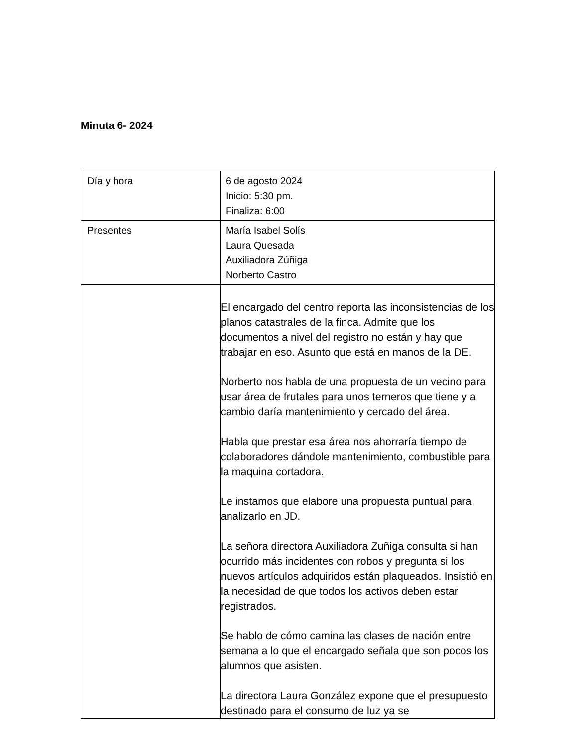Minuta 6- 2024
| Día y hora | 6 de agosto 2024 Inicio: 5:30 pm. Finaliza: 6:00 |
| Presentes | María Isabel Solís Laura Quesada Auxiliadora Zúñiga Norberto Castro |
| | El encargado del centro reporta las inconsistencias de los planos catastrales de la finca. Admite que los documentos a nivel del registro no están y hay que trabajar en eso. Asunto que está en manos de la DE. Norberto nos habla de una propuesta de un vecino para usar área de frutales para unos terneros que tiene y a cambio daría mantenimiento y cercado del área. Habla que prestar esa área nos ahorraría tiempo de colaboradores dándole mantenimiento, combustible para la maquina cortadora. Le instamos que elabore una propuesta puntual para analizarlo en JD. La señora directora Auxiliadora Zuñiga consulta si han ocurrido más incidentes con robos y pregunta si los nuevos artículos adquiridos están plaqueados. Insistió en la necesidad de que todos los activos deben estar registrados. Se hablo de cómo camina las clases de nación entre semana a lo que el encargado señala que son pocos los alumnos que asisten. La directora Laura González expone que el presupuesto destinado para el consumo de luz ya se |